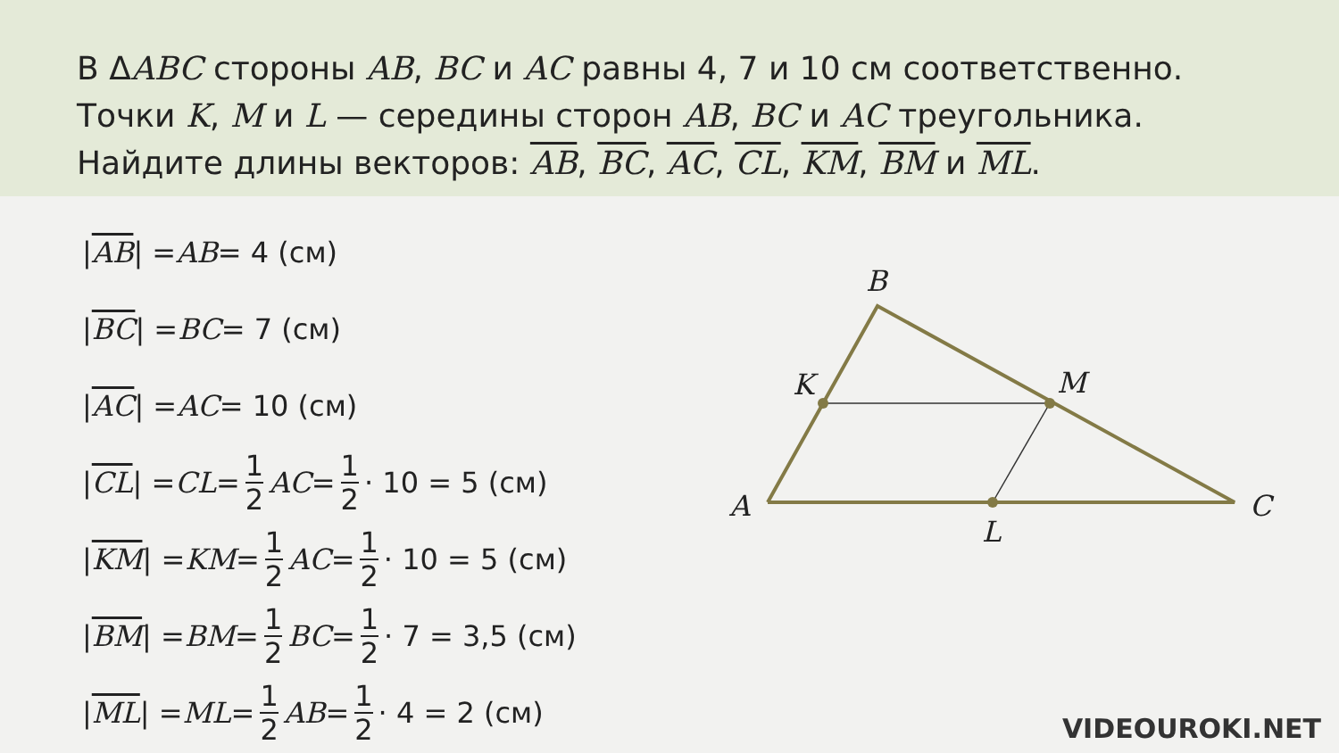В ΔABC стороны AB, BC и AC равны 4, 7 и 10 см соответственно.
Точки K, M и L — середины сторон AB, BC и AC треугольника.
Найдите длины векторов: AB, BC, AC, CL, KM, BM и ML.
| AB | = AB = 4 (см)
| BC | = BC = 7 (см)
| AC | = AC = 10 (см)
| CL | = CL = 1 2 AC = 1 2 · 10 = 5 (см)
| KM | = KM = 1 2 AC = 1 2 · 10 = 5 (см)
| BM | = BM = 1 2 BC = 1 2 · 7 = 3,5 (см)
| ML | = ML = 1 2 AB = 1 2 · 4 = 2 (см)
B
K
M
A
C
L
VIDEOUROKI.NET